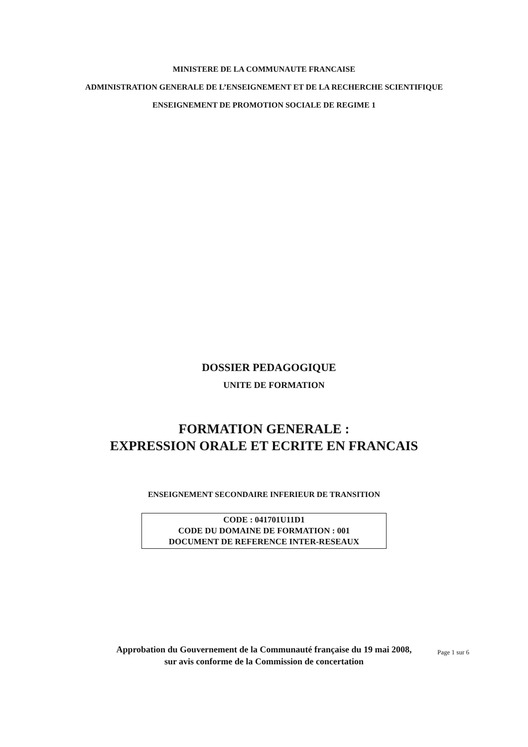MINISTERE DE LA COMMUNAUTE FRANCAISE
ADMINISTRATION GENERALE DE L’ENSEIGNEMENT ET DE LA RECHERCHE SCIENTIFIQUE
ENSEIGNEMENT DE PROMOTION SOCIALE DE REGIME 1
DOSSIER PEDAGOGIQUE
UNITE DE FORMATION
FORMATION GENERALE :
EXPRESSION ORALE ET ECRITE EN FRANCAIS
ENSEIGNEMENT SECONDAIRE INFERIEUR DE TRANSITION
CODE : 041701U11D1
CODE DU DOMAINE DE FORMATION : 001
DOCUMENT DE REFERENCE INTER-RESEAUX
Approbation du Gouvernement de la Communauté française du 19 mai 2008,
sur avis conforme de la Commission de concertation
Page 1 sur 6